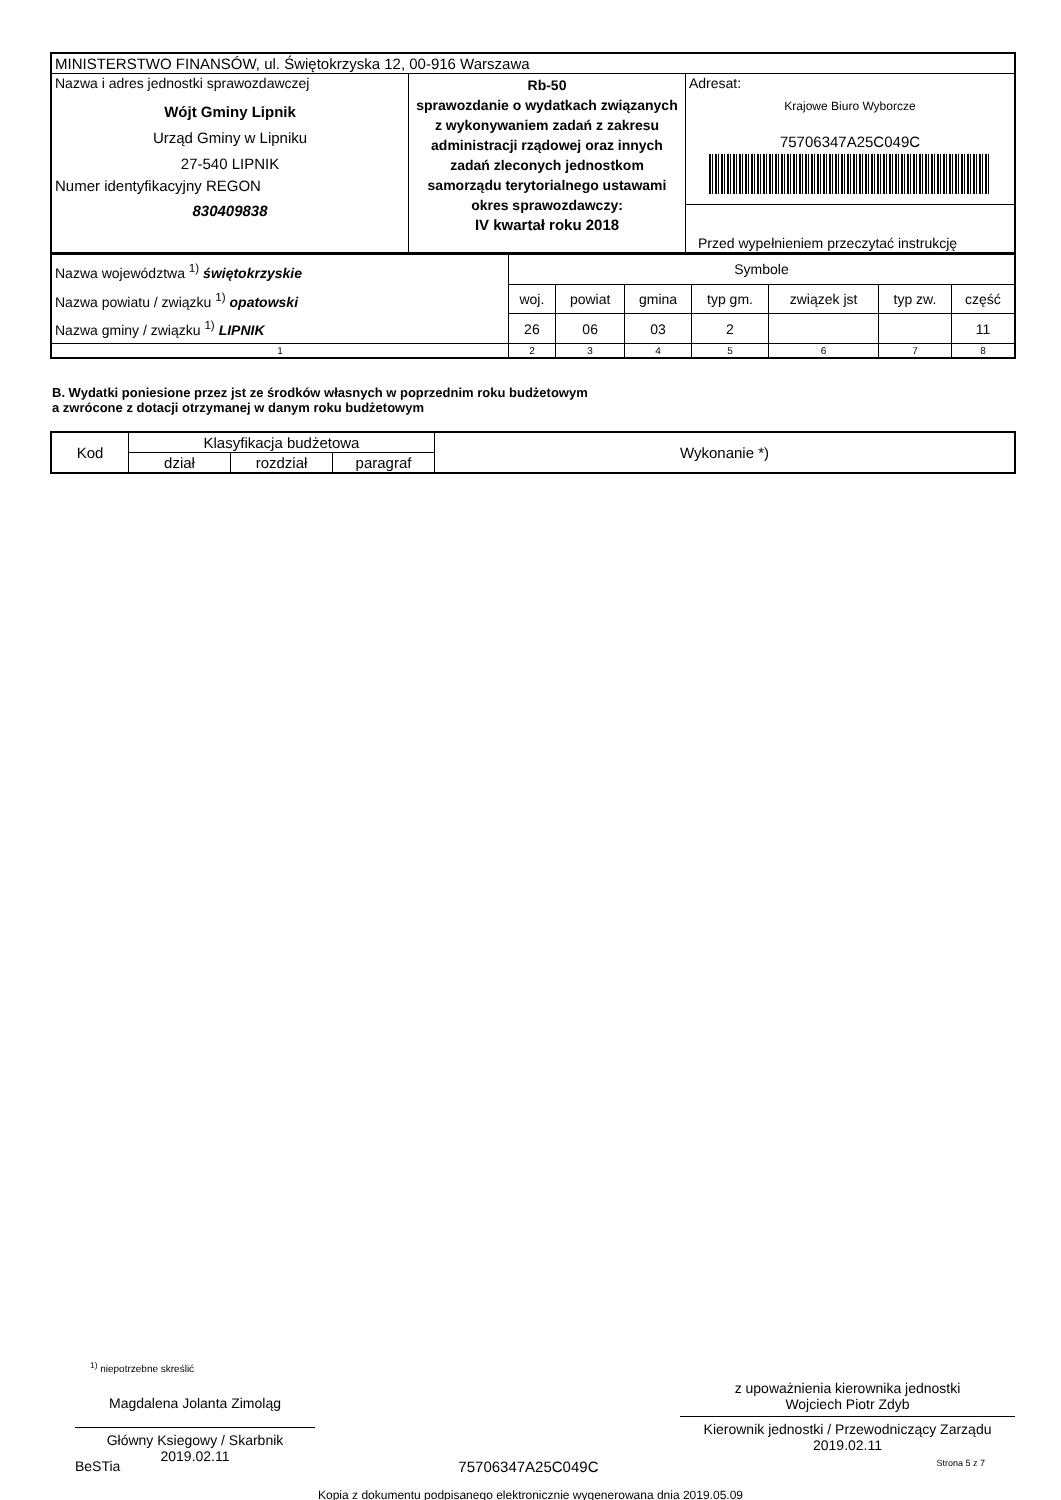| MINISTERSTWO FINANSÓW, ul. Świętokrzyska 12, 00-916 Warszawa | | |
| Nazwa i adres jednostki sprawozdawczej Wójt Gminy Lipnik Urząd Gminy w Lipniku 27-540 LIPNIK Numer identyfikacyjny REGON 830409838 | Rb-50 sprawozdanie o wydatkach związanych z wykonywaniem zadań z zakresu administracji rządowej oraz innych zadań zleconych jednostkom samorządu terytorialnego ustawami okres sprawozdawczy: IV kwartał roku 2018 | Adresat: Krajowe Biuro Wyborcze 75706347A25C049C Przed wypełnieniem przeczytać instrukcję |
| Nazwa województwa <sup>1)</sup> świętokrzyskie Nazwa powiatu / związku <sup>1)</sup> opatowski Nazwa gminy / związku <sup>1)</sup> LIPNIK | Symbole | | | | | | |
| | woj. | powiat | gmina | typ gm. | związek jst | typ zw. | część |
| | 26 | 06 | 03 | 2 | | | 11 |
| 1 | 2 | 3 | 4 | 5 | 6 | 7 | 8 |
B. Wydatki poniesione przez jst ze środków własnych w poprzednim roku budżetowym
a zwrócone z dotacji otrzymanej w danym roku budżetowym
| Kod | Klasyfikacja budżetowa | | | Wykonanie *) |
| --- | --- | --- | --- | --- |
| | dział | rozdział | paragraf | |
<sup>1)</sup> niepotrzebne skreślić
Magdalena Jolanta Zimoląg
Główny Ksiegowy / Skarbnik
2019.02.11
z upoważnienia kierownika jednostki
Wojciech Piotr Zdyb
Kierownik jednostki / Przewodniczący Zarządu
2019.02.11
BeSTia 75706347A25C049C Strona 5 z 7
Kopia z dokumentu podpisanego elektronicznie wygenerowana dnia 2019.05.09